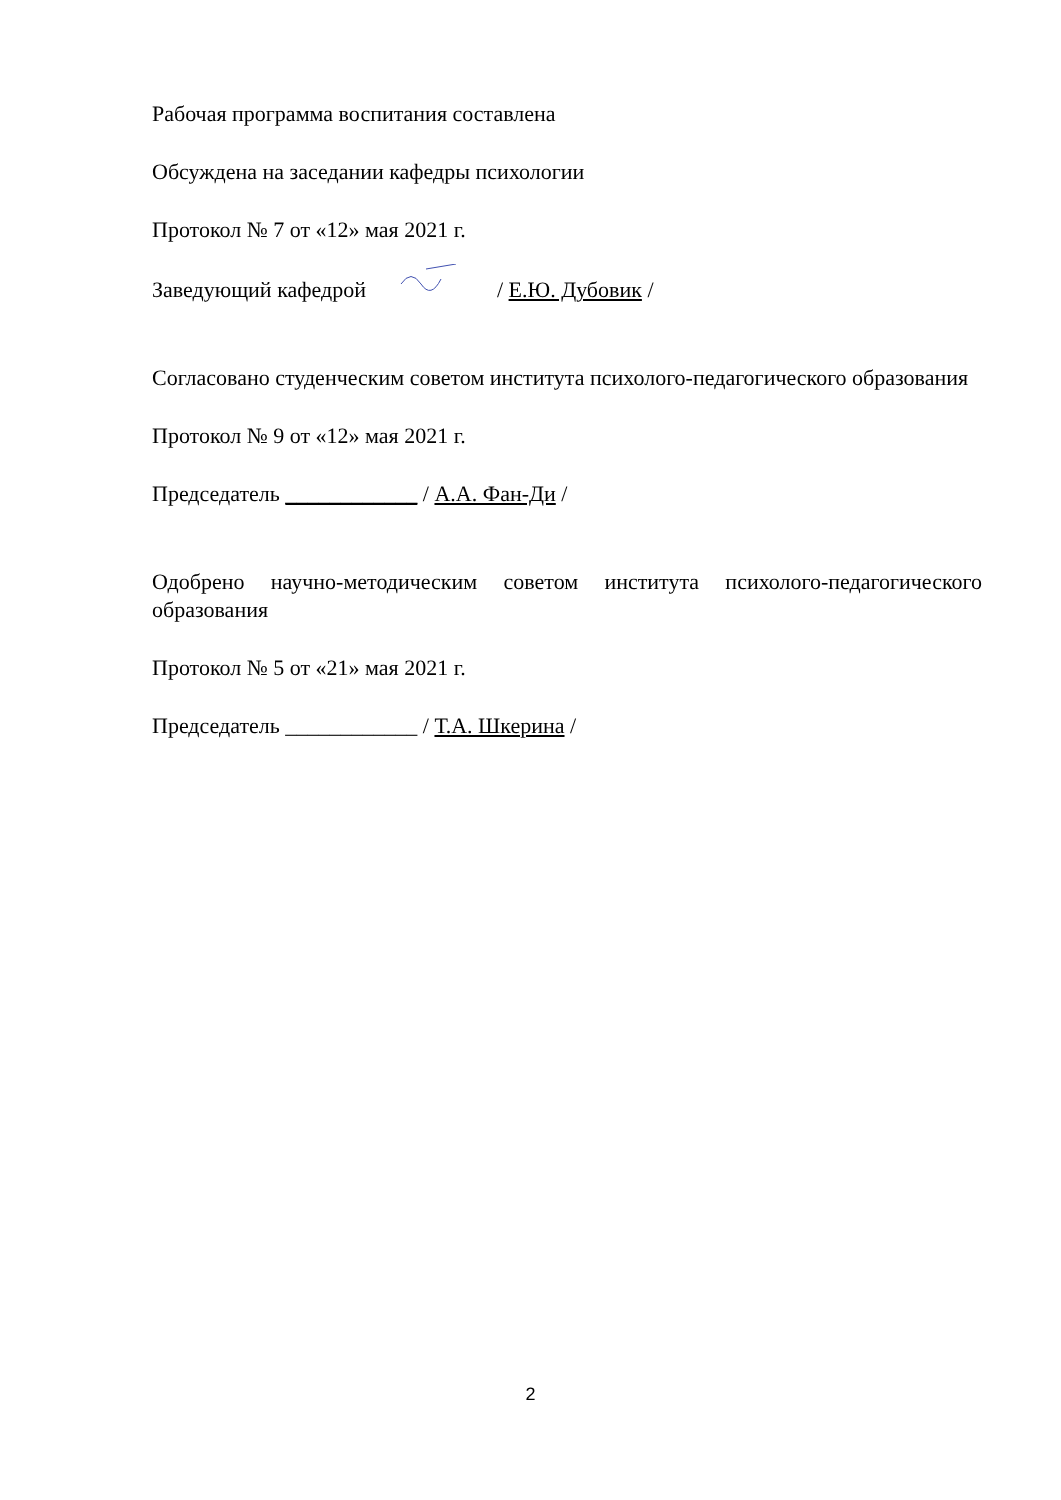Рабочая программа воспитания составлена
Обсуждена на заседании кафедры психологии
Протокол № 7 от «12» мая 2021 г.
Заведующий кафедрой / Е.Ю. Дубовик /
Согласовано студенческим советом института психолого-педагогического образования
Протокол № 9 от «12» мая 2021 г.
Председатель ____________ / А.А. Фан-Ди /
Одобрено научно-методическим советом института психолого-педагогического образования
Протокол № 5 от «21» мая 2021 г.
Председатель ____________ / Т.А. Шкерина /
2